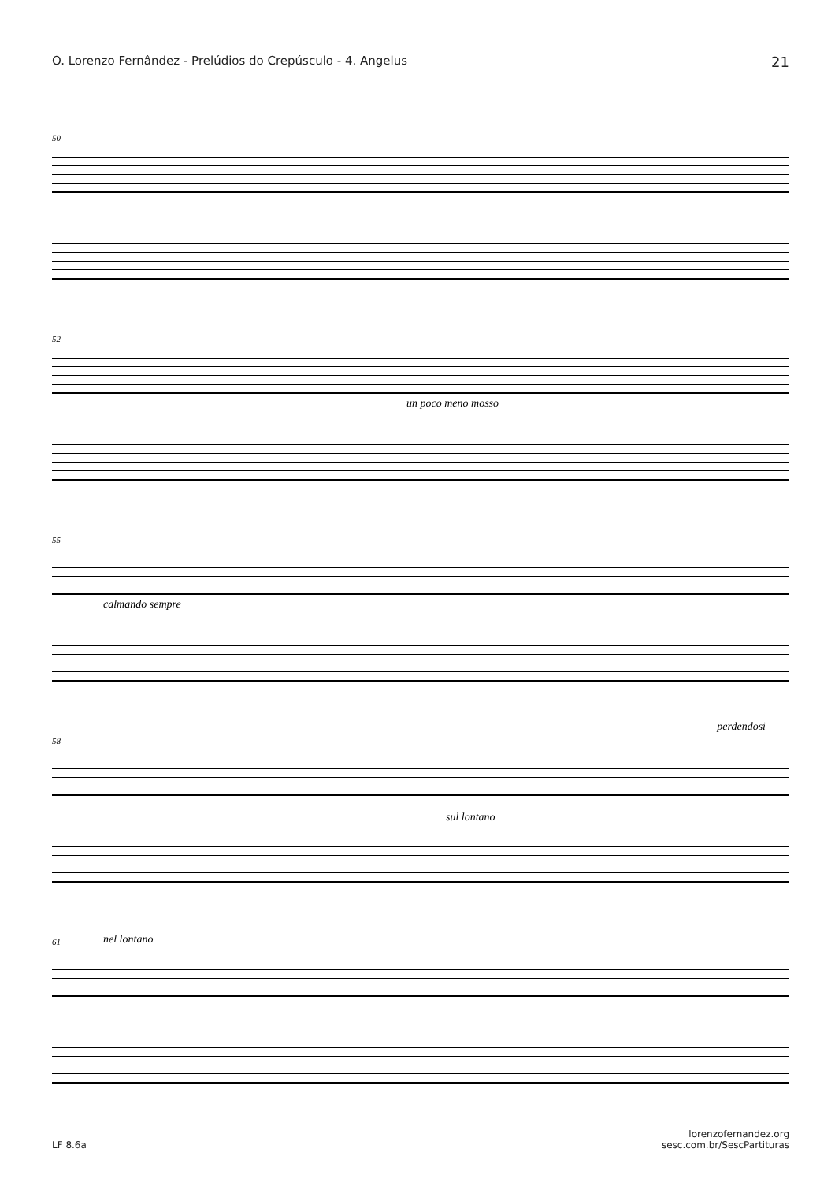O. Lorenzo Fernândez - Prelúdios do Crepúsculo - 4. Angelus 21
50
52
un poco meno mosso
55
calmando sempre
58
perdendosi
sul lontano
61 nel lontano
LF 8.6a lorenzofernandez.org
sesc.com.br/SescPartituras